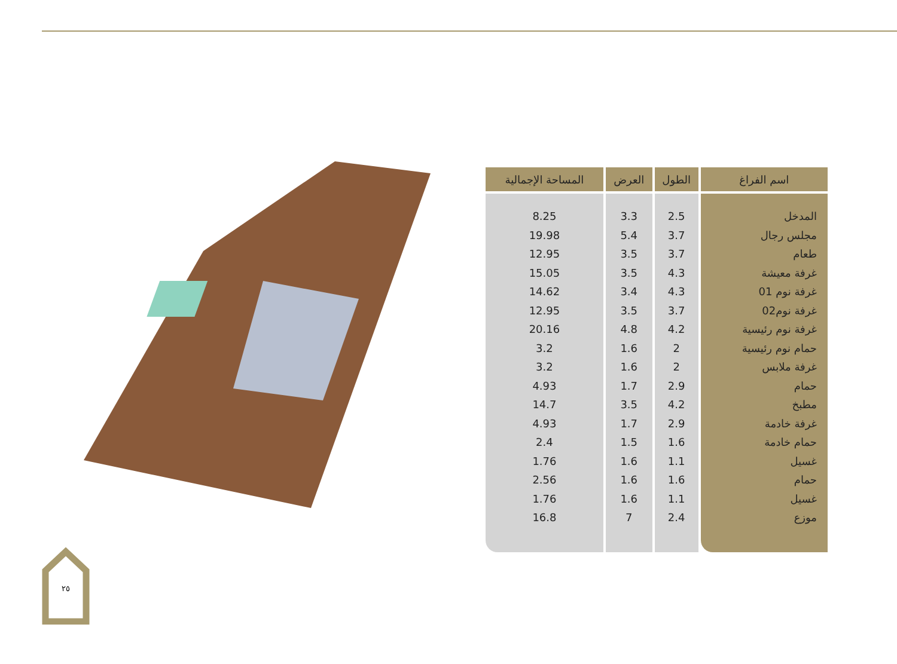| اسم الفراغ | الطول | العرض | المساحة الإجمالية |
| --- | --- | --- | --- |
| المدخل | 2.5 | 3.3 | 8.25 |
| مجلس رجال | 3.7 | 5.4 | 19.98 |
| طعام | 3.7 | 3.5 | 12.95 |
| غرفة معيشة | 4.3 | 3.5 | 15.05 |
| غرفة نوم 01 | 4.3 | 3.4 | 14.62 |
| غرفة نوم02 | 3.7 | 3.5 | 12.95 |
| غرفة نوم رئيسية | 4.2 | 4.8 | 20.16 |
| حمام نوم رئيسية | 2 | 1.6 | 3.2 |
| غرفة ملابس | 2 | 1.6 | 3.2 |
| حمام | 2.9 | 1.7 | 4.93 |
| مطبخ | 4.2 | 3.5 | 14.7 |
| غرفة خادمة | 2.9 | 1.7 | 4.93 |
| حمام خادمة | 1.6 | 1.5 | 2.4 |
| غسيل | 1.1 | 1.6 | 1.76 |
| حمام | 1.6 | 1.6 | 2.56 |
| غسيل | 1.1 | 1.6 | 1.76 |
| موزع | 2.4 | 7 | 16.8 |
٢٥